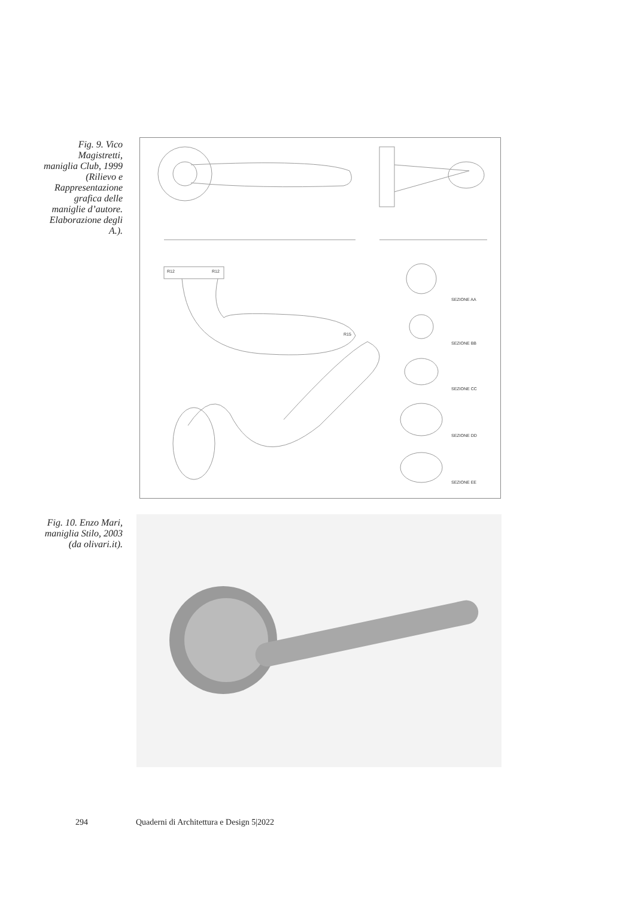Fig. 9. Vico Magistretti, maniglia Club, 1999 (Rilievo e Rappresentazione grafica delle maniglie d’autore. Elaborazione degli A.).
SEZIONE AA
SEZIONE BB
SEZIONE CC
SEZIONE DD
SEZIONE EE
R12
R12
R15
Fig. 10. Enzo Mari, maniglia Stilo, 2003 (da olivari.it).
294 Quaderni di Architettura e Design 5|2022